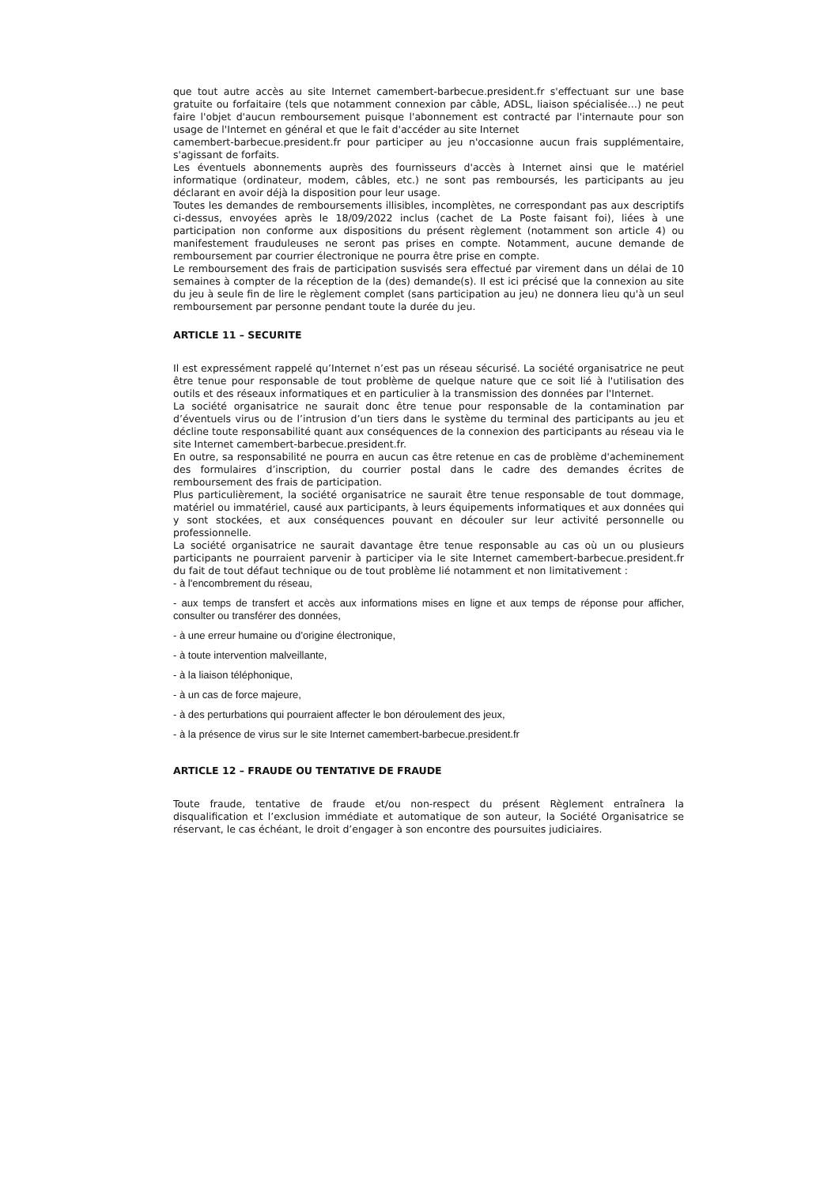que tout autre accès au site Internet camembert-barbecue.president.fr s'effectuant sur une base gratuite ou forfaitaire (tels que notamment connexion par câble, ADSL, liaison spécialisée…) ne peut faire l'objet d'aucun remboursement puisque l'abonnement est contracté par l'internaute pour son usage de l'Internet en général et que le fait d'accéder au site Internet
camembert-barbecue.president.fr pour participer au jeu n'occasionne aucun frais supplémentaire, s'agissant de forfaits.
Les éventuels abonnements auprès des fournisseurs d'accès à Internet ainsi que le matériel informatique (ordinateur, modem, câbles, etc.) ne sont pas remboursés, les participants au jeu déclarant en avoir déjà la disposition pour leur usage.
Toutes les demandes de remboursements illisibles, incomplètes, ne correspondant pas aux descriptifs ci-dessus, envoyées après le 18/09/2022 inclus (cachet de La Poste faisant foi), liées à une participation non conforme aux dispositions du présent règlement (notamment son article 4) ou manifestement frauduleuses ne seront pas prises en compte. Notamment, aucune demande de remboursement par courrier électronique ne pourra être prise en compte.
Le remboursement des frais de participation susvisés sera effectué par virement dans un délai de 10 semaines à compter de la réception de la (des) demande(s). Il est ici précisé que la connexion au site du jeu à seule fin de lire le règlement complet (sans participation au jeu) ne donnera lieu qu'à un seul remboursement par personne pendant toute la durée du jeu.
ARTICLE 11 – SECURITE
Il est expressément rappelé qu’Internet n’est pas un réseau sécurisé. La société organisatrice ne peut être tenue pour responsable de tout problème de quelque nature que ce soit lié à l'utilisation des outils et des réseaux informatiques et en particulier à la transmission des données par l'Internet.
La société organisatrice ne saurait donc être tenue pour responsable de la contamination par d’éventuels virus ou de l’intrusion d’un tiers dans le système du terminal des participants au jeu et décline toute responsabilité quant aux conséquences de la connexion des participants au réseau via le site Internet camembert-barbecue.president.fr.
En outre, sa responsabilité ne pourra en aucun cas être retenue en cas de problème d'acheminement des formulaires d’inscription, du courrier postal dans le cadre des demandes écrites de remboursement des frais de participation.
Plus particulièrement, la société organisatrice ne saurait être tenue responsable de tout dommage, matériel ou immatériel, causé aux participants, à leurs équipements informatiques et aux données qui y sont stockées, et aux conséquences pouvant en découler sur leur activité personnelle ou professionnelle.
La société organisatrice ne saurait davantage être tenue responsable au cas où un ou plusieurs participants ne pourraient parvenir à participer via le site Internet camembert-barbecue.president.fr du fait de tout défaut technique ou de tout problème lié notamment et non limitativement :
- à l'encombrement du réseau,
- aux temps de transfert et accès aux informations mises en ligne et aux temps de réponse pour afficher, consulter ou transférer des données,
- à une erreur humaine ou d’origine électronique,
- à toute intervention malveillante,
- à la liaison téléphonique,
- à un cas de force majeure,
- à des perturbations qui pourraient affecter le bon déroulement des jeux,
- à la présence de virus sur le site Internet camembert-barbecue.president.fr
ARTICLE 12 – FRAUDE OU TENTATIVE DE FRAUDE
Toute fraude, tentative de fraude et/ou non-respect du présent Règlement entraînera la disqualification et l’exclusion immédiate et automatique de son auteur, la Société Organisatrice se réservant, le cas échéant, le droit d’engager à son encontre des poursuites judiciaires.